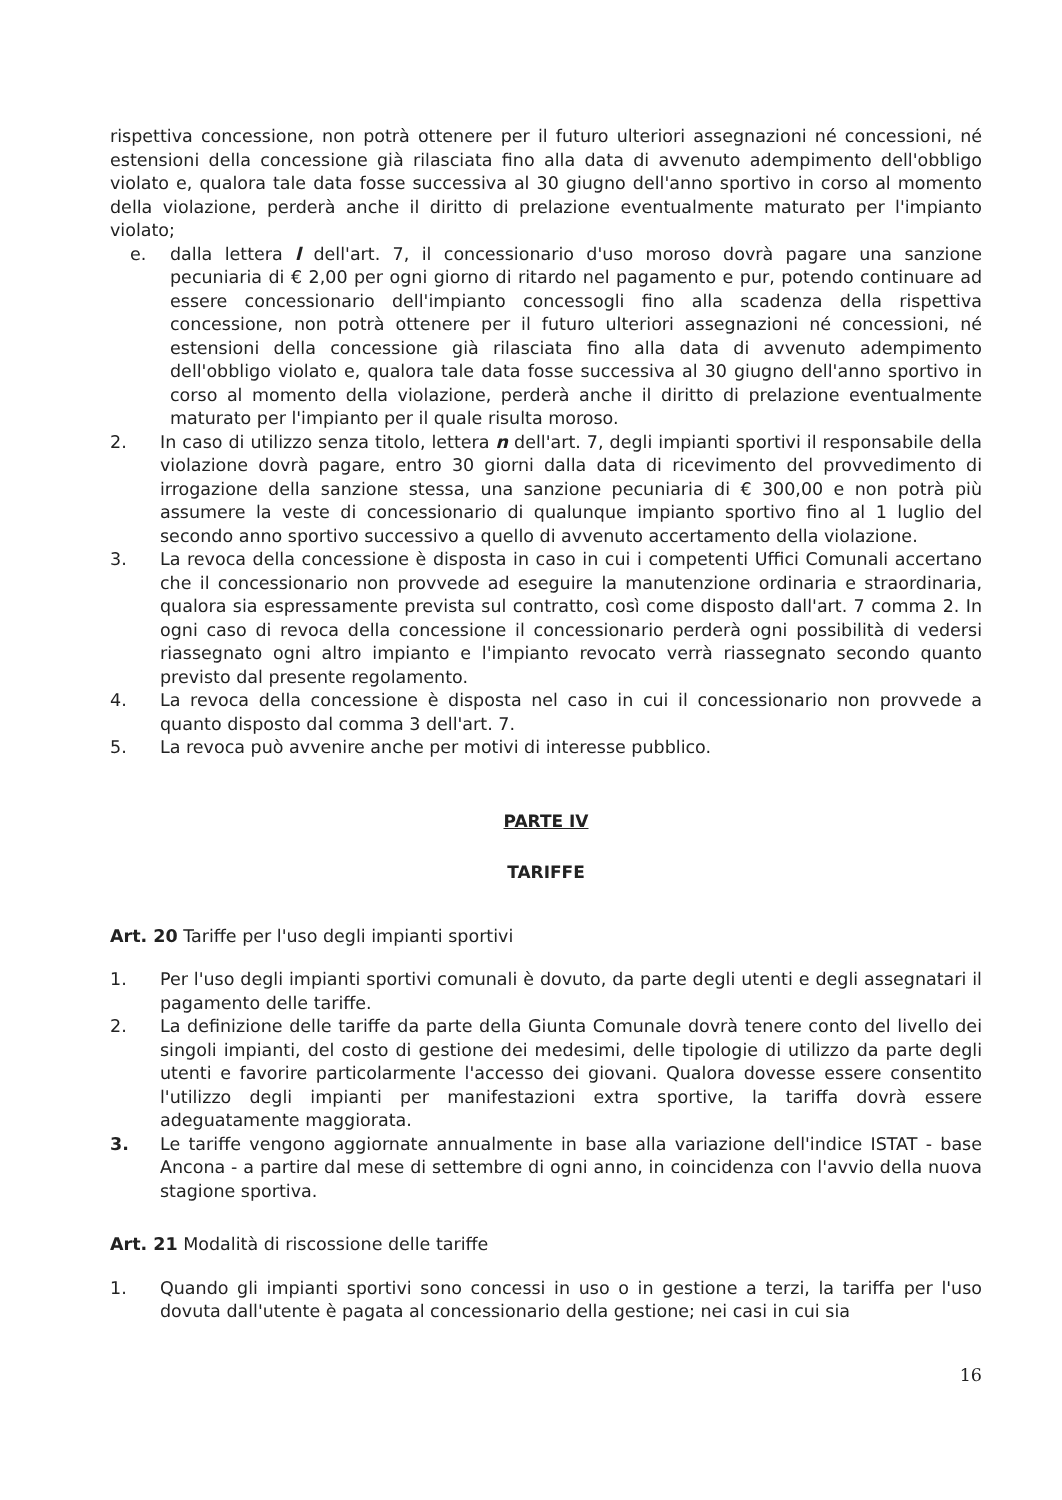rispettiva concessione, non potrà ottenere per il futuro ulteriori assegnazioni né concessioni, né estensioni della concessione già rilasciata fino alla data di avvenuto adempimento dell'obbligo violato e, qualora tale data fosse successiva al 30 giugno dell'anno sportivo in corso al momento della violazione, perderà anche il diritto di prelazione eventualmente maturato per l'impianto violato;
e. dalla lettera l dell'art. 7, il concessionario d'uso moroso dovrà pagare una sanzione pecuniaria di € 2,00 per ogni giorno di ritardo nel pagamento e pur, potendo continuare ad essere concessionario dell'impianto concessogli fino alla scadenza della rispettiva concessione, non potrà ottenere per il futuro ulteriori assegnazioni né concessioni, né estensioni della concessione già rilasciata fino alla data di avvenuto adempimento dell'obbligo violato e, qualora tale data fosse successiva al 30 giugno dell'anno sportivo in corso al momento della violazione, perderà anche il diritto di prelazione eventualmente maturato per l'impianto per il quale risulta moroso.
2. In caso di utilizzo senza titolo, lettera n dell'art. 7, degli impianti sportivi il responsabile della violazione dovrà pagare, entro 30 giorni dalla data di ricevimento del provvedimento di irrogazione della sanzione stessa, una sanzione pecuniaria di € 300,00 e non potrà più assumere la veste di concessionario di qualunque impianto sportivo fino al 1 luglio del secondo anno sportivo successivo a quello di avvenuto accertamento della violazione.
3. La revoca della concessione è disposta in caso in cui i competenti Uffici Comunali accertano che il concessionario non provvede ad eseguire la manutenzione ordinaria e straordinaria, qualora sia espressamente prevista sul contratto, così come disposto dall'art. 7 comma 2. In ogni caso di revoca della concessione il concessionario perderà ogni possibilità di vedersi riassegnato ogni altro impianto e l'impianto revocato verrà riassegnato secondo quanto previsto dal presente regolamento.
4. La revoca della concessione è disposta nel caso in cui il concessionario non provvede a quanto disposto dal comma 3 dell'art. 7.
5. La revoca può avvenire anche per motivi di interesse pubblico.
PARTE IV
TARIFFE
Art. 20 Tariffe per l'uso degli impianti sportivi
1. Per l'uso degli impianti sportivi comunali è dovuto, da parte degli utenti e degli assegnatari il pagamento delle tariffe.
2. La definizione delle tariffe da parte della Giunta Comunale dovrà tenere conto del livello dei singoli impianti, del costo di gestione dei medesimi, delle tipologie di utilizzo da parte degli utenti e favorire particolarmente l'accesso dei giovani. Qualora dovesse essere consentito l'utilizzo degli impianti per manifestazioni extra sportive, la tariffa dovrà essere adeguatamente maggiorata.
3. Le tariffe vengono aggiornate annualmente in base alla variazione dell'indice ISTAT - base Ancona - a partire dal mese di settembre di ogni anno, in coincidenza con l'avvio della nuova stagione sportiva.
Art. 21 Modalità di riscossione delle tariffe
1. Quando gli impianti sportivi sono concessi in uso o in gestione a terzi, la tariffa per l'uso dovuta dall'utente è pagata al concessionario della gestione; nei casi in cui sia
16